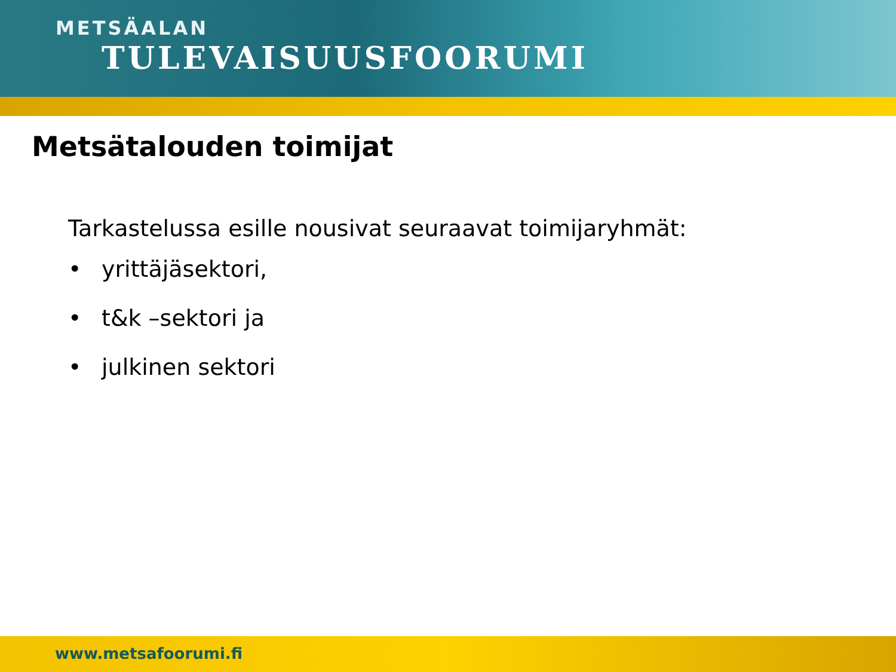METSÄALAN
TULEVAISUUSFOORUMI
Metsätalouden toimijat
Tarkastelussa esille nousivat seuraavat toimijaryhmät:
• yrittäjäsektori,
• t&k –sektori ja
• julkinen sektori
www.metsafoorumi.fi